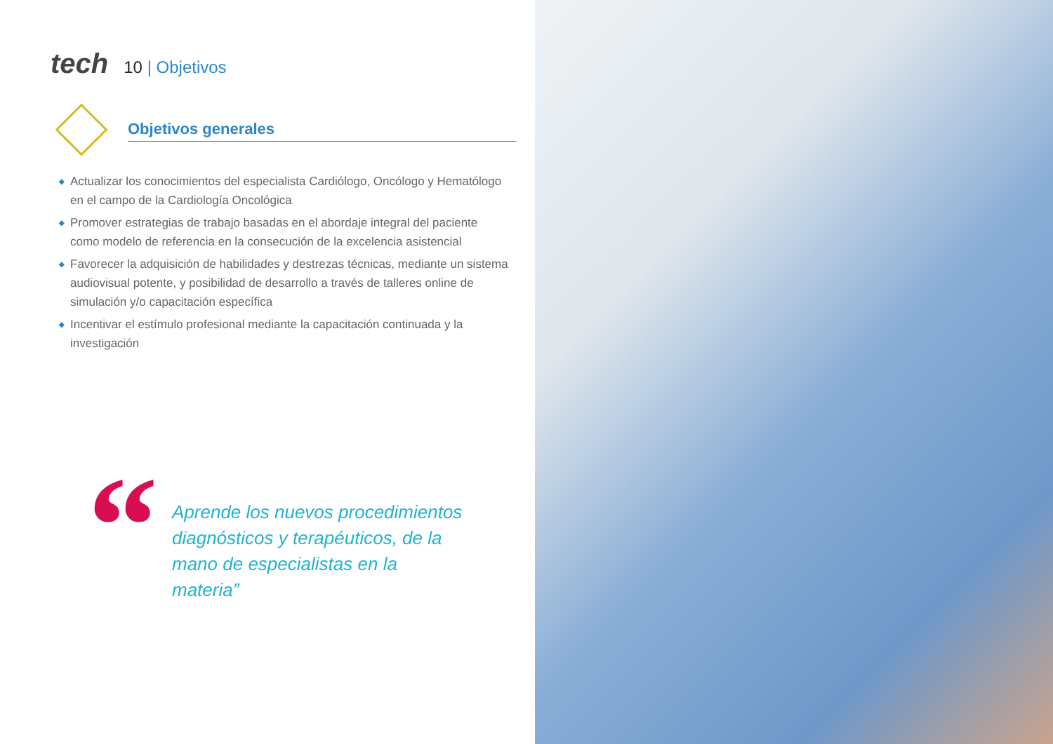tech
10 | Objetivos
Objetivos generales
◆ Actualizar los conocimientos del especialista Cardiólogo, Oncólogo y Hematólogo en el campo de la Cardiología Oncológica
◆ Promover estrategias de trabajo basadas en el abordaje integral del paciente como modelo de referencia en la consecución de la excelencia asistencial
◆ Favorecer la adquisición de habilidades y destrezas técnicas, mediante un sistema audiovisual potente, y posibilidad de desarrollo a través de talleres online de simulación y/o capacitación específica
◆ Incentivar el estímulo profesional mediante la capacitación continuada y la investigación
“
Aprende los nuevos procedimientos diagnósticos y terapéuticos, de la mano de especialistas en la materia”